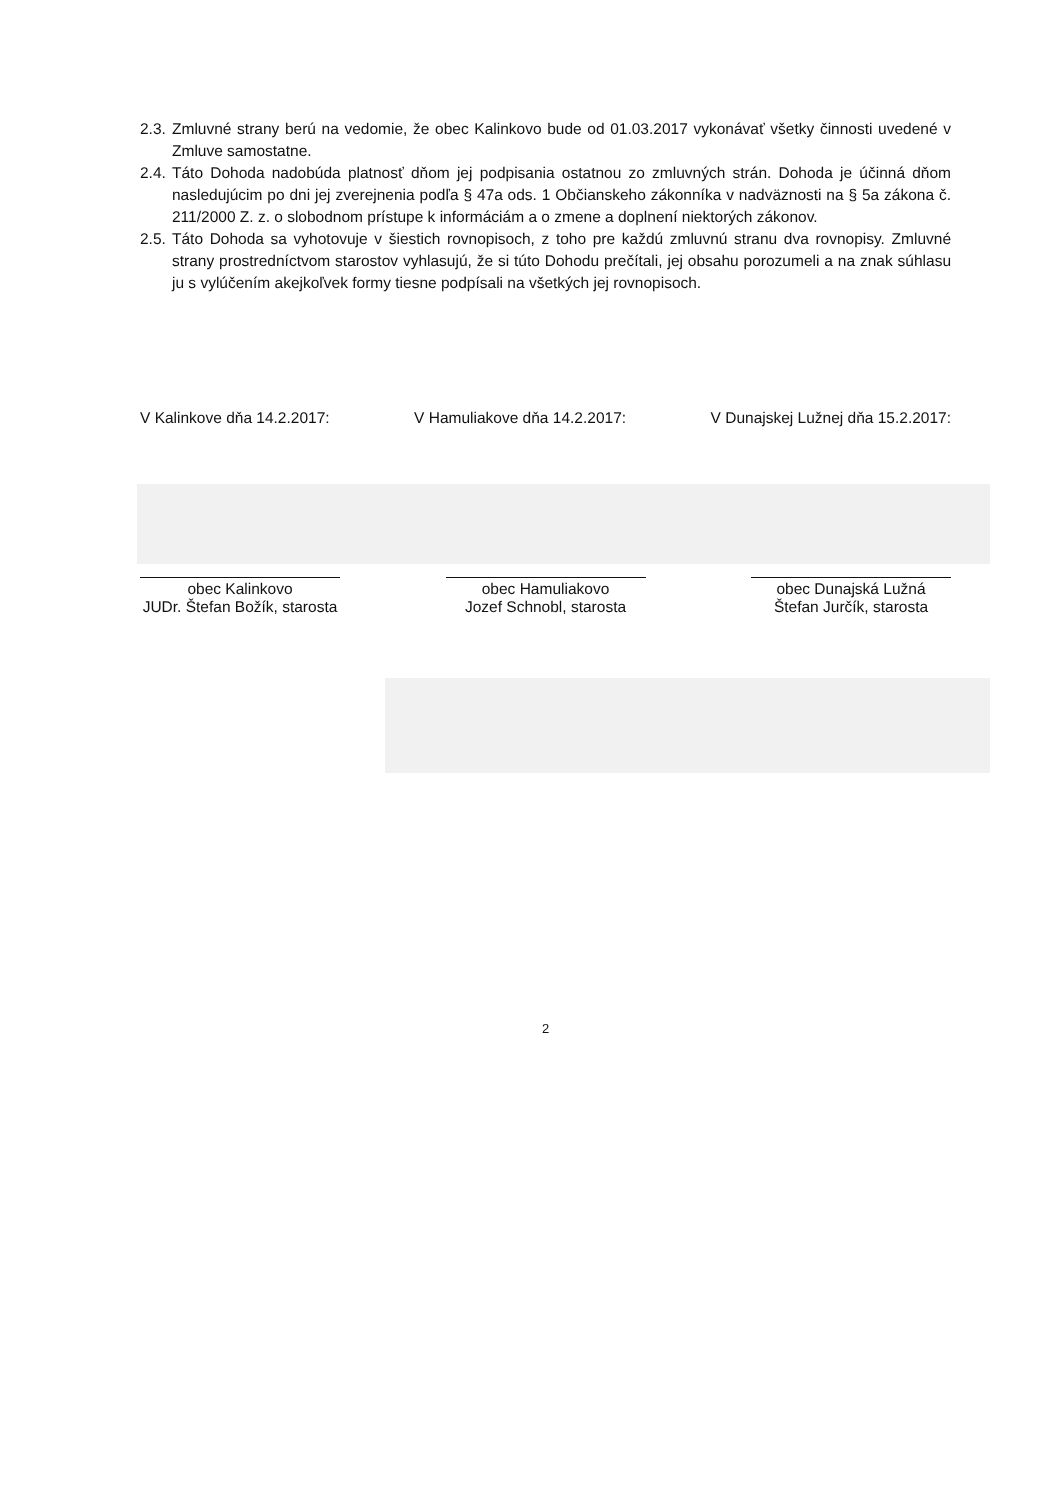2.3. Zmluvné strany berú na vedomie, že obec Kalinkovo bude od 01.03.2017 vykonávať všetky činnosti uvedené v Zmluve samostatne.
2.4. Táto Dohoda nadobúda platnosť dňom jej podpisania ostatnou zo zmluvných strán. Dohoda je účinná dňom nasledujúcim po dni jej zverejnenia podľa § 47a ods. 1 Občianskeho zákonníka v nadväznosti na § 5a zákona č. 211/2000 Z. z. o slobodnom prístupe k informáciám a o zmene a doplnení niektorých zákonov.
2.5. Táto Dohoda sa vyhotovuje v šiestich rovnopisoch, z toho pre každú zmluvnú stranu dva rovnopisy. Zmluvné strany prostredníctvom starostov vyhlasujú, že si túto Dohodu prečítali, jej obsahu porozumeli a na znak súhlasu ju s vylúčením akejkoľvek formy tiesne podpísali na všetkých jej rovnopisoch.
V Kalinkove dňa 14.2.2017: V Hamuliakove dňa 14.2.2017: V Dunajskej Lužnej dňa 15.2.2017:
obec Kalinkovo
JUDr. Štefan Božík, starosta
obec Hamuliakovo
Jozef Schnobl, starosta
obec Dunajská Lužná
Štefan Jurčík, starosta
2